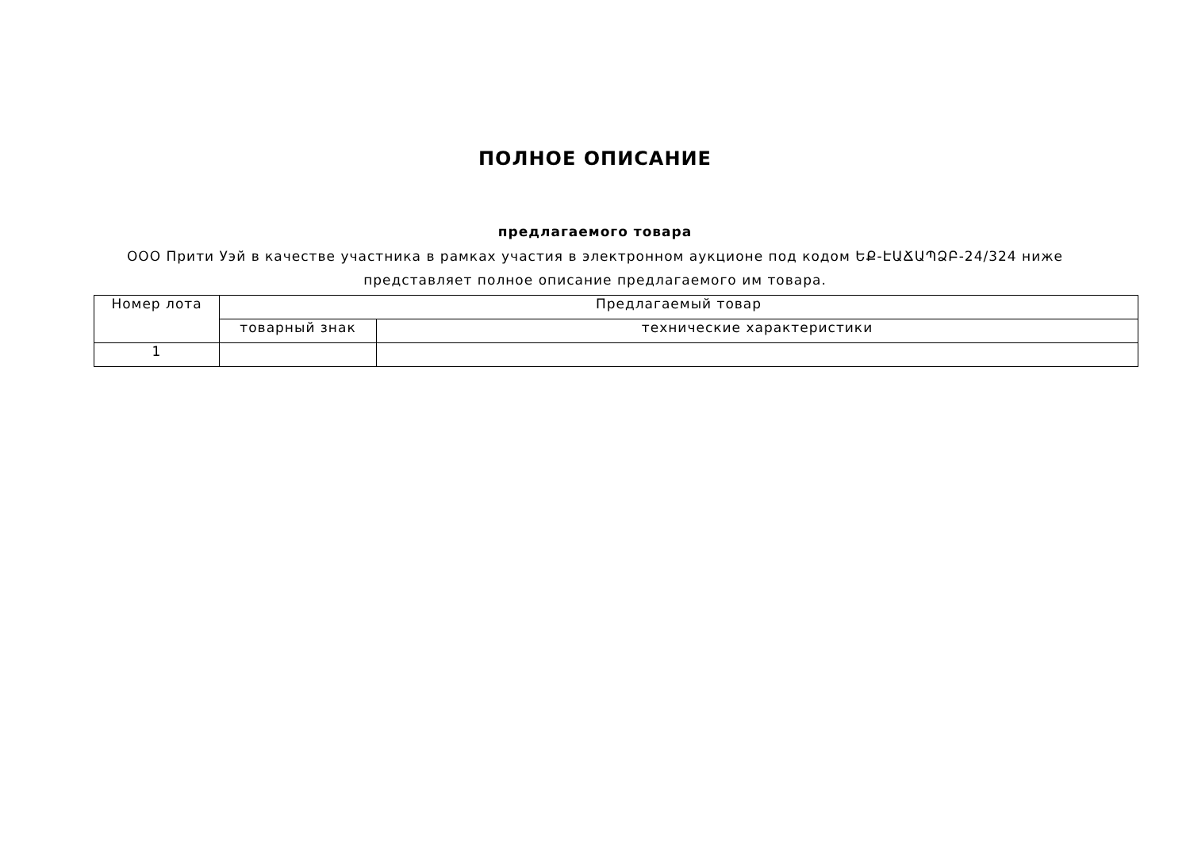ПОЛНОЕ ОПИСАНИЕ
предлагаемого товара
ООО Прити Уэй в качестве участника в рамках участия в электронном аукционе под кодом ԵՔ-ԷԱՃԱՊՁԲ-24/324 ниже представляет полное описание предлагаемого им товара.
| Номер лота | Предлагаемый товар | |
| --- | --- | --- |
| | товарный знак | технические характеристики |
| 1 | | |